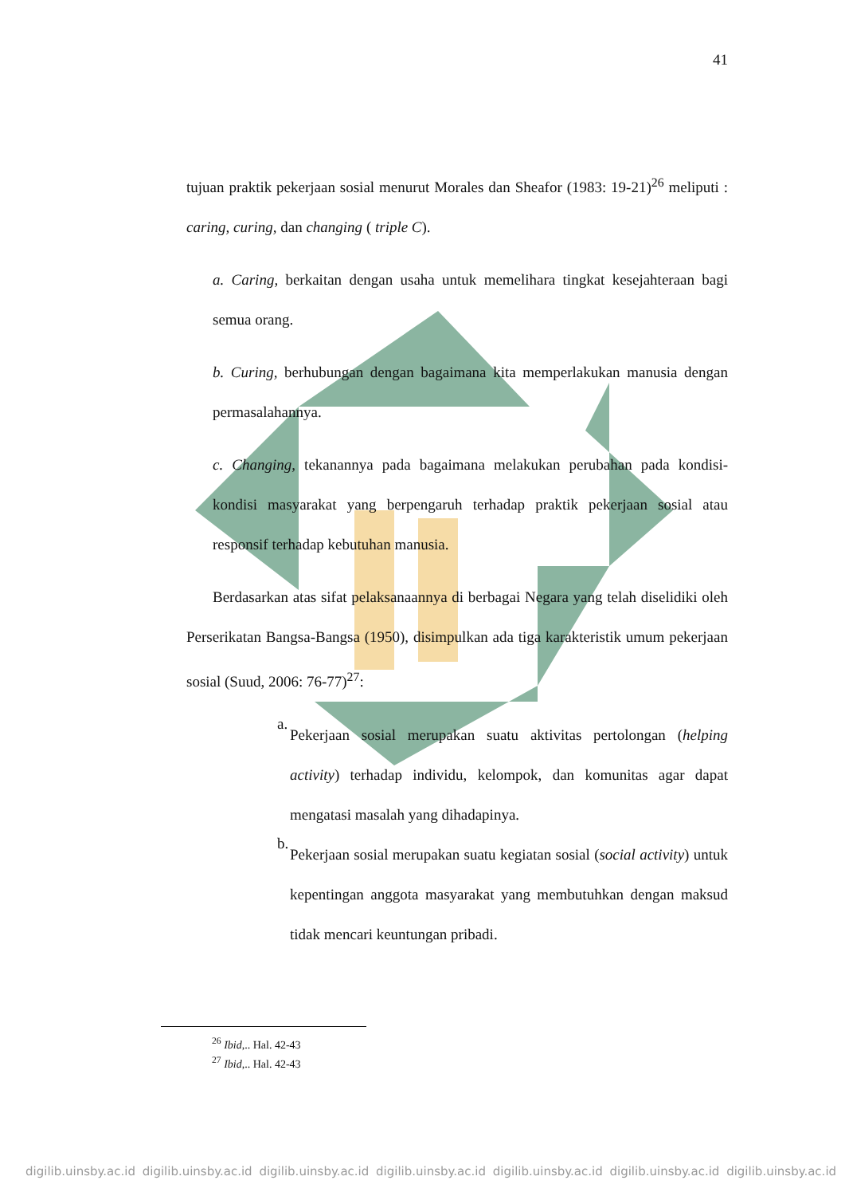41
tujuan praktik pekerjaan sosial menurut Morales dan Sheafor (1983: 19-21)<sup>26</sup> meliputi : caring, curing, dan changing ( triple C).
a. Caring, berkaitan dengan usaha untuk memelihara tingkat kesejahteraan bagi semua orang.
b. Curing, berhubungan dengan bagaimana kita memperlakukan manusia dengan permasalahannya.
c. Changing, tekanannya pada bagaimana melakukan perubahan pada kondisi-kondisi masyarakat yang berpengaruh terhadap praktik pekerjaan sosial atau responsif terhadap kebutuhan manusia.
Berdasarkan atas sifat pelaksanaannya di berbagai Negara yang telah diselidiki oleh Perserikatan Bangsa-Bangsa (1950), disimpulkan ada tiga karakteristik umum pekerjaan sosial (Suud, 2006: 76-77)<sup>27</sup>:
a.
Pekerjaan sosial merupakan suatu aktivitas pertolongan (helping activity) terhadap individu, kelompok, dan komunitas agar dapat mengatasi masalah yang dihadapinya.
b.
Pekerjaan sosial merupakan suatu kegiatan sosial (social activity) untuk kepentingan anggota masyarakat yang membutuhkan dengan maksud tidak mencari keuntungan pribadi.
<sup>26</sup> Ibid,.. Hal. 42-43
<sup>27</sup> Ibid,.. Hal. 42-43
digilib.uinsby.ac.id digilib.uinsby.ac.id digilib.uinsby.ac.id digilib.uinsby.ac.id digilib.uinsby.ac.id digilib.uinsby.ac.id digilib.uinsby.ac.id